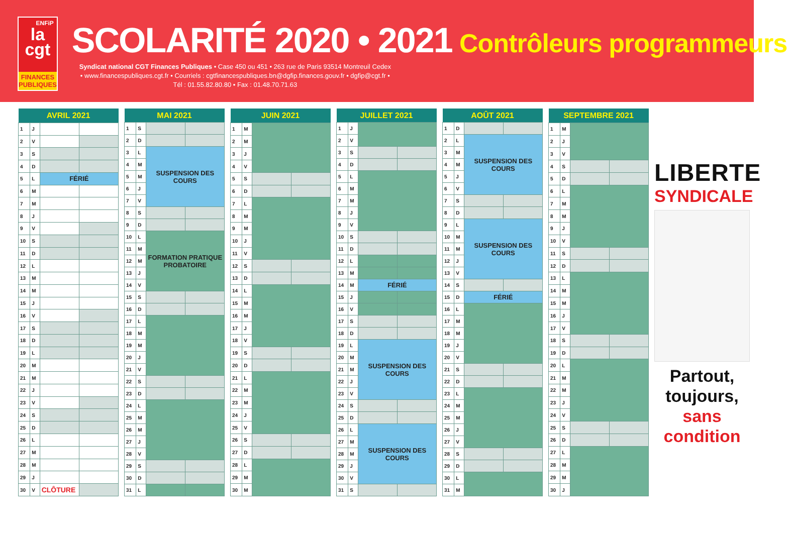ENFiP
la cgt
FINANCES
PUBLIQUES
SCOLARITÉ 2020 • 2021 Contrôleurs programmeurs
Syndicat national CGT Finances Publiques • Case 450 ou 451 • 263 rue de Paris 93514 Montreuil Cedex
• www.financespubliques.cgt.fr • Courriels : cgtfinancespubliques.bn@dgfip.finances.gouv.fr • dgfip@cgt.fr •
Tél : 01.55.82.80.80 • Fax : 01.48.70.71.63
| AVRIL 2021 | | | |
| --- | --- | --- | --- |
| 1 | J | | |
| 2 | V | | |
| 3 | S | | |
| 4 | D | | |
| 5 | L | FÉRIÉ | |
| 6 | M | | |
| 7 | M | | |
| 8 | J | | |
| 9 | V | | |
| 10 | S | | |
| 11 | D | | |
| 12 | L | | |
| 13 | M | | |
| 14 | M | | |
| 15 | J | | |
| 16 | V | | |
| 17 | S | | |
| 18 | D | | |
| 19 | L | | |
| 20 | M | | |
| 21 | M | | |
| 22 | J | | |
| 23 | V | | |
| 24 | S | | |
| 25 | D | | |
| 26 | L | | |
| 27 | M | | |
| 28 | M | | |
| 29 | J | | |
| 30 | V | CLÔTURE | |
| MAI 2021 | | | |
| --- | --- | --- | --- |
| 1 | S | | |
| 2 | D | | |
| 3 | L | SUSPENSION DES COURS | |
| 4 | M | | |
| 5 | M | | |
| 6 | J | | |
| 7 | V | | |
| 8 | S | | |
| 9 | D | | |
| 10 | L | FORMATION PRATIQUE PROBATOIRE | |
| 11 | M | | |
| 12 | M | | |
| 13 | J | | |
| 14 | V | | |
| 15 | S | | |
| 16 | D | | |
| 17 | L | | |
| 18 | M | | |
| 19 | M | | |
| 20 | J | | |
| 21 | V | | |
| 22 | S | | |
| 23 | D | | |
| 24 | L | | |
| 25 | M | | |
| 26 | M | | |
| 27 | J | | |
| 28 | V | | |
| 29 | S | | |
| 30 | D | | |
| 31 | L | | |
| JUIN 2021 | | | |
| --- | --- | --- | --- |
| 1 | M | | |
| 2 | M | | |
| 3 | J | | |
| 4 | V | | |
| 5 | S | | |
| 6 | D | | |
| 7 | L | | |
| 8 | M | | |
| 9 | M | | |
| 10 | J | | |
| 11 | V | | |
| 12 | S | | |
| 13 | D | | |
| 14 | L | | |
| 15 | M | | |
| 16 | M | | |
| 17 | J | | |
| 18 | V | | |
| 19 | S | | |
| 20 | D | | |
| 21 | L | | |
| 22 | M | | |
| 23 | M | | |
| 24 | J | | |
| 25 | V | | |
| 26 | S | | |
| 27 | D | | |
| 28 | L | | |
| 29 | M | | |
| 30 | M | | |
| JUILLET 2021 | | | |
| --- | --- | --- | --- |
| 1 | J | | |
| 2 | V | | |
| 3 | S | | |
| 4 | D | | |
| 5 | L | | |
| 6 | M | | |
| 7 | M | | |
| 8 | J | | |
| 9 | V | | |
| 10 | S | | |
| 11 | D | | |
| 12 | L | | |
| 13 | M | | |
| 14 | M | FÉRIÉ | |
| 15 | J | | |
| 16 | V | | |
| 17 | S | | |
| 18 | D | | |
| 19 | L | SUSPENSION DES COURS | |
| 20 | M | | |
| 21 | M | | |
| 22 | J | | |
| 23 | V | | |
| 24 | S | | |
| 25 | D | | |
| 26 | L | SUSPENSION DES COURS | |
| 27 | M | | |
| 28 | M | | |
| 29 | J | | |
| 30 | V | | |
| 31 | S | | |
| AOÛT 2021 | | | |
| --- | --- | --- | --- |
| 1 | D | | |
| 2 | L | SUSPENSION DES COURS | |
| 3 | M | | |
| 4 | M | | |
| 5 | J | | |
| 6 | V | | |
| 7 | S | | |
| 8 | D | | |
| 9 | L | SUSPENSION DES COURS | |
| 10 | M | | |
| 11 | M | | |
| 12 | J | | |
| 13 | V | | |
| 14 | S | | |
| 15 | D | FÉRIÉ | |
| 16 | L | | |
| 17 | M | | |
| 18 | M | | |
| 19 | J | | |
| 20 | V | | |
| 21 | S | | |
| 22 | D | | |
| 23 | L | | |
| 24 | M | | |
| 25 | M | | |
| 26 | J | | |
| 27 | V | | |
| 28 | S | | |
| 29 | D | | |
| 30 | L | | |
| 31 | M | | |
| SEPTEMBRE 2021 | | | |
| --- | --- | --- | --- |
| 1 | M | | |
| 2 | J | | |
| 3 | V | | |
| 4 | S | | |
| 5 | D | | |
| 6 | L | | |
| 7 | M | | |
| 8 | M | | |
| 9 | J | | |
| 10 | V | | |
| 11 | S | | |
| 12 | D | | |
| 13 | L | | |
| 14 | M | | |
| 15 | M | | |
| 16 | J | | |
| 17 | V | | |
| 18 | S | | |
| 19 | D | | |
| 20 | L | | |
| 21 | M | | |
| 22 | M | | |
| 23 | J | | |
| 24 | V | | |
| 25 | S | | |
| 26 | D | | |
| 27 | L | | |
| 28 | M | | |
| 29 | M | | |
| 30 | J | | |
LIBERTE
SYNDICALE
Partout,
toujours,
sans
condition